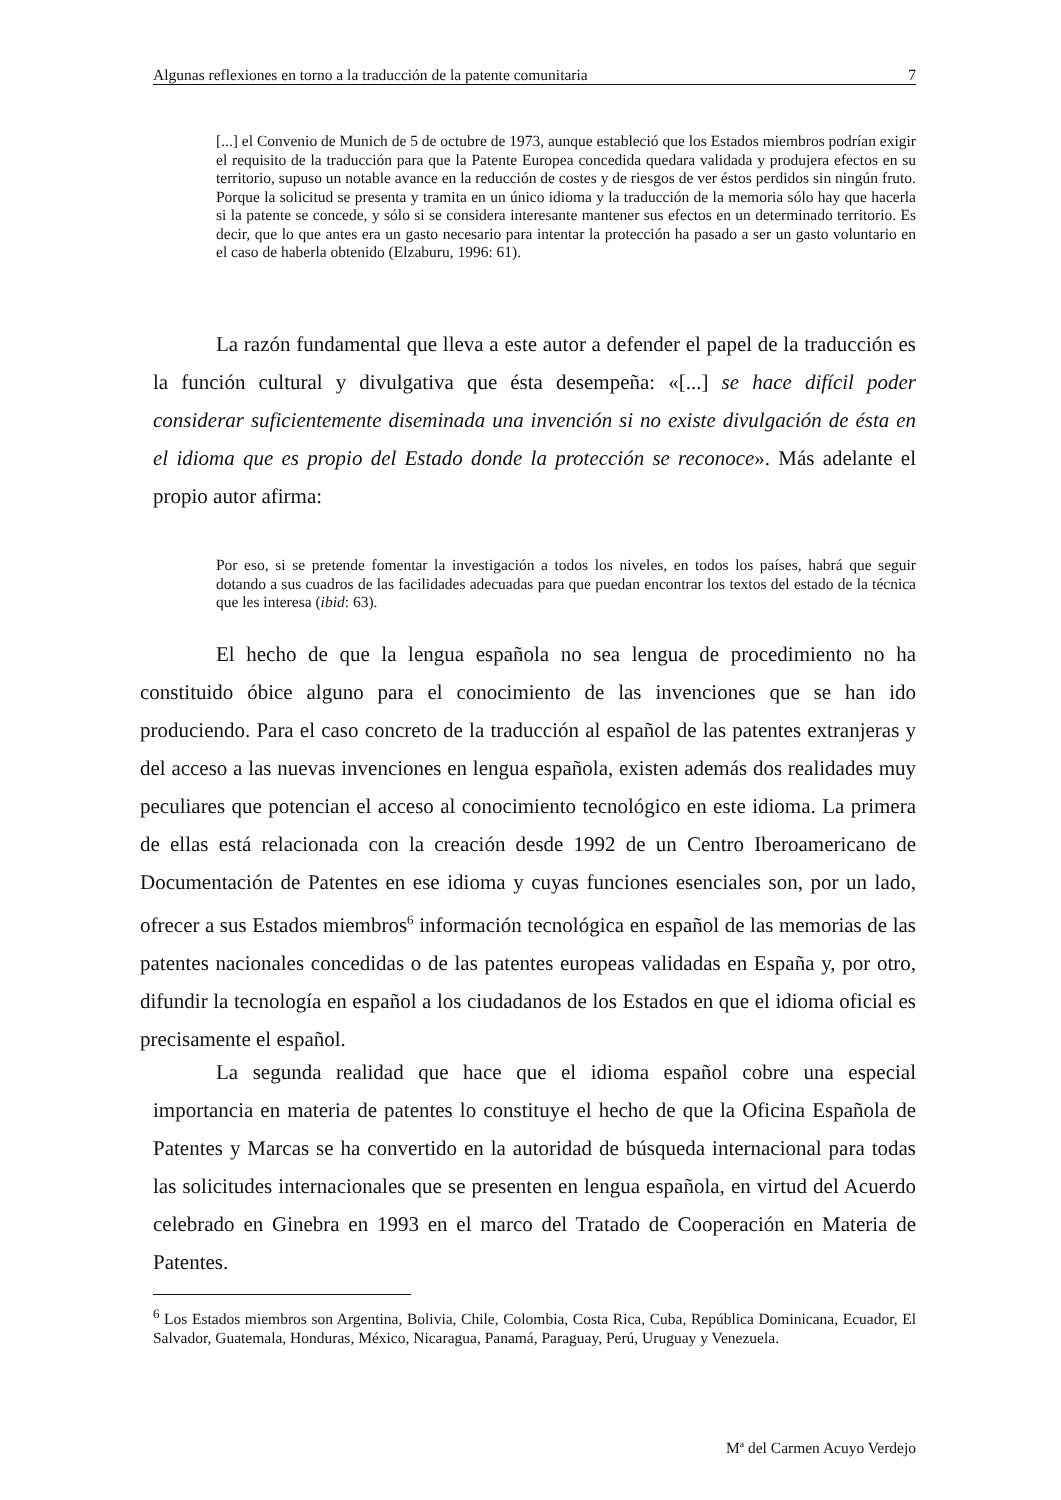Algunas reflexiones en torno a la traducción de la patente comunitaria 7
[...] el Convenio de Munich de 5 de octubre de 1973, aunque estableció que los Estados miembros podrían exigir el requisito de la traducción para que la Patente Europea concedida quedara validada y produjera efectos en su territorio, supuso un notable avance en la reducción de costes y de riesgos de ver éstos perdidos sin ningún fruto. Porque la solicitud se presenta y tramita en un único idioma y la traducción de la memoria sólo hay que hacerla si la patente se concede, y sólo si se considera interesante mantener sus efectos en un determinado territorio. Es decir, que lo que antes era un gasto necesario para intentar la protección ha pasado a ser un gasto voluntario en el caso de haberla obtenido (Elzaburu, 1996: 61).
La razón fundamental que lleva a este autor a defender el papel de la traducción es la función cultural y divulgativa que ésta desempeña: «[...] se hace difícil poder considerar suficientemente diseminada una invención si no existe divulgación de ésta en el idioma que es propio del Estado donde la protección se reconoce». Más adelante el propio autor afirma:
Por eso, si se pretende fomentar la investigación a todos los niveles, en todos los países, habrá que seguir dotando a sus cuadros de las facilidades adecuadas para que puedan encontrar los textos del estado de la técnica que les interesa (ibid: 63).
El hecho de que la lengua española no sea lengua de procedimiento no ha constituido óbice alguno para el conocimiento de las invenciones que se han ido produciendo. Para el caso concreto de la traducción al español de las patentes extranjeras y del acceso a las nuevas invenciones en lengua española, existen además dos realidades muy peculiares que potencian el acceso al conocimiento tecnológico en este idioma. La primera de ellas está relacionada con la creación desde 1992 de un Centro Iberoamericano de Documentación de Patentes en ese idioma y cuyas funciones esenciales son, por un lado, ofrecer a sus Estados miembros<sup>6</sup> información tecnológica en español de las memorias de las patentes nacionales concedidas o de las patentes europeas validadas en España y, por otro, difundir la tecnología en español a los ciudadanos de los Estados en que el idioma oficial es precisamente el español.
La segunda realidad que hace que el idioma español cobre una especial importancia en materia de patentes lo constituye el hecho de que la Oficina Española de Patentes y Marcas se ha convertido en la autoridad de búsqueda internacional para todas las solicitudes internacionales que se presenten en lengua española, en virtud del Acuerdo celebrado en Ginebra en 1993 en el marco del Tratado de Cooperación en Materia de Patentes.
<sup>6</sup> Los Estados miembros son Argentina, Bolivia, Chile, Colombia, Costa Rica, Cuba, República Dominicana, Ecuador, El Salvador, Guatemala, Honduras, México, Nicaragua, Panamá, Paraguay, Perú, Uruguay y Venezuela.
Mª del Carmen Acuyo Verdejo